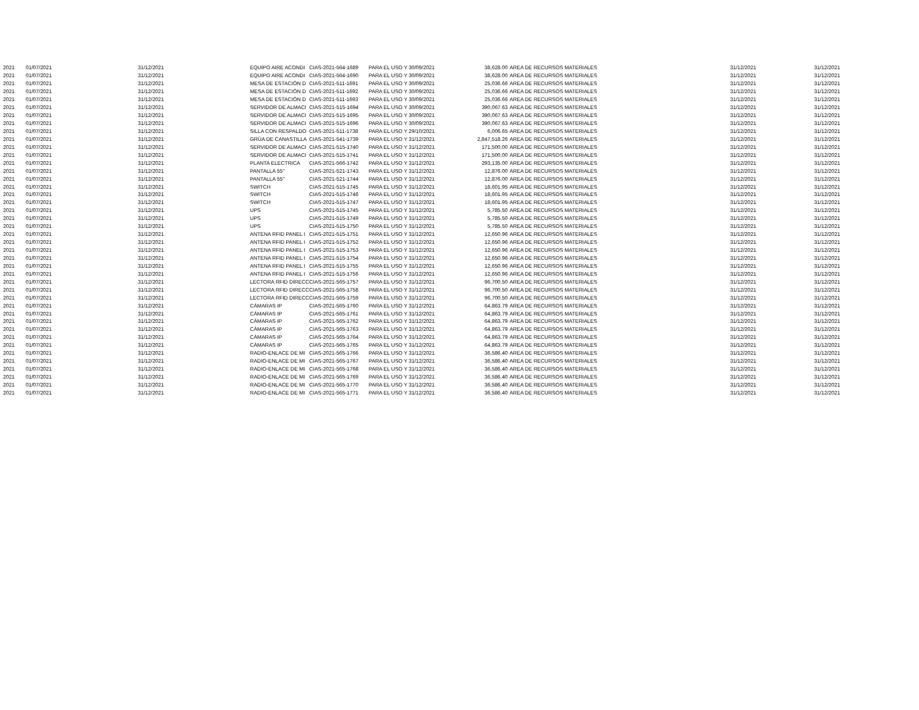| 2021 | 01/07/2021 | 31/12/2021 | EQUIPO AIRE ACONDI | CIAS-2021-564-1689 | PARA EL USO Y 30/09/2021 | 38,628.00 | AREA DE RECURSOS MATERIALES | 31/12/2021 | 31/12/2021 |
| 2021 | 01/07/2021 | 31/12/2021 | EQUIPO AIRE ACONDI | CIAS-2021-564-1690 | PARA EL USO Y 30/09/2021 | 38,628.00 | AREA DE RECURSOS MATERIALES | 31/12/2021 | 31/12/2021 |
| 2021 | 01/07/2021 | 31/12/2021 | MESA DE ESTACIÓN D | CIAS-2021-511-1691 | PARA EL USO Y 30/09/2021 | 25,036.66 | AREA DE RECURSOS MATERIALES | 31/12/2021 | 31/12/2021 |
| 2021 | 01/07/2021 | 31/12/2021 | MESA DE ESTACIÓN D | CIAS-2021-511-1692 | PARA EL USO Y 30/09/2021 | 25,036.66 | AREA DE RECURSOS MATERIALES | 31/12/2021 | 31/12/2021 |
| 2021 | 01/07/2021 | 31/12/2021 | MESA DE ESTACIÓN D | CIAS-2021-511-1693 | PARA EL USO Y 30/09/2021 | 25,036.66 | AREA DE RECURSOS MATERIALES | 31/12/2021 | 31/12/2021 |
| 2021 | 01/07/2021 | 31/12/2021 | SERVIDOR DE ALMACI | CIAS-2021-515-1694 | PARA EL USO Y 30/09/2021 | 390,067.63 | AREA DE RECURSOS MATERIALES | 31/12/2021 | 31/12/2021 |
| 2021 | 01/07/2021 | 31/12/2021 | SERVIDOR DE ALMACI | CIAS-2021-515-1695 | PARA EL USO Y 30/09/2021 | 390,067.63 | AREA DE RECURSOS MATERIALES | 31/12/2021 | 31/12/2021 |
| 2021 | 01/07/2021 | 31/12/2021 | SERVIDOR DE ALMACI | CIAS-2021-515-1696 | PARA EL USO Y 30/09/2021 | 390,067.63 | AREA DE RECURSOS MATERIALES | 31/12/2021 | 31/12/2021 |
| 2021 | 01/07/2021 | 31/12/2021 | SILLA CON RESPALDO | CIAS-2021-511-1738 | PARA EL USO Y 29/10/2021 | 6,006.65 | AREA DE RECURSOS MATERIALES | 31/12/2021 | 31/12/2021 |
| 2021 | 01/07/2021 | 31/12/2021 | GRÚA DE CANASTILLA | CIAS-2021-541-1739 | PARA EL USO Y 31/12/2021 | 2,847,518.26 | AREA DE RECURSOS MATERIALES | 31/12/2021 | 31/12/2021 |
| 2021 | 01/07/2021 | 31/12/2021 | SERVIDOR DE ALMACI | CIAS-2021-515-1740 | PARA EL USO Y 31/12/2021 | 171,500.00 | AREA DE RECURSOS MATERIALES | 31/12/2021 | 31/12/2021 |
| 2021 | 01/07/2021 | 31/12/2021 | SERVIDOR DE ALMACI | CIAS-2021-515-1741 | PARA EL USO Y 31/12/2021 | 171,500.00 | AREA DE RECURSOS MATERIALES | 31/12/2021 | 31/12/2021 |
| 2021 | 01/07/2021 | 31/12/2021 | PLANTA ELECTRICA | CIAS-2021-566-1742 | PARA EL USO Y 31/12/2021 | 293,135.00 | AREA DE RECURSOS MATERIALES | 31/12/2021 | 31/12/2021 |
| 2021 | 01/07/2021 | 31/12/2021 | PANTALLA 55'' | CIAS-2021-521-1743 | PARA EL USO Y 31/12/2021 | 12,876.00 | AREA DE RECURSOS MATERIALES | 31/12/2021 | 31/12/2021 |
| 2021 | 01/07/2021 | 31/12/2021 | PANTALLA 55'' | CIAS-2021-521-1744 | PARA EL USO Y 31/12/2021 | 12,876.00 | AREA DE RECURSOS MATERIALES | 31/12/2021 | 31/12/2021 |
| 2021 | 01/07/2021 | 31/12/2021 | SWITCH | CIAS-2021-515-1745 | PARA EL USO Y 31/12/2021 | 18,601.95 | AREA DE RECURSOS MATERIALES | 31/12/2021 | 31/12/2021 |
| 2021 | 01/07/2021 | 31/12/2021 | SWITCH | CIAS-2021-515-1746 | PARA EL USO Y 31/12/2021 | 18,601.95 | AREA DE RECURSOS MATERIALES | 31/12/2021 | 31/12/2021 |
| 2021 | 01/07/2021 | 31/12/2021 | SWITCH | CIAS-2021-515-1747 | PARA EL USO Y 31/12/2021 | 18,601.95 | AREA DE RECURSOS MATERIALES | 31/12/2021 | 31/12/2021 |
| 2021 | 01/07/2021 | 31/12/2021 | UPS | CIAS-2021-515-1745 | PARA EL USO Y 31/12/2021 | 5,785.50 | AREA DE RECURSOS MATERIALES | 31/12/2021 | 31/12/2021 |
| 2021 | 01/07/2021 | 31/12/2021 | UPS | CIAS-2021-515-1749 | PARA EL USO Y 31/12/2021 | 5,785.50 | AREA DE RECURSOS MATERIALES | 31/12/2021 | 31/12/2021 |
| 2021 | 01/07/2021 | 31/12/2021 | UPS | CIAS-2021-515-1750 | PARA EL USO Y 31/12/2021 | 5,785.50 | AREA DE RECURSOS MATERIALES | 31/12/2021 | 31/12/2021 |
| 2021 | 01/07/2021 | 31/12/2021 | ANTENA RFID PANEL I | CIAS-2021-515-1751 | PARA EL USO Y 31/12/2021 | 12,650.96 | AREA DE RECURSOS MATERIALES | 31/12/2021 | 31/12/2021 |
| 2021 | 01/07/2021 | 31/12/2021 | ANTENA RFID PANEL I | CIAS-2021-515-1752 | PARA EL USO Y 31/12/2021 | 12,650.96 | AREA DE RECURSOS MATERIALES | 31/12/2021 | 31/12/2021 |
| 2021 | 01/07/2021 | 31/12/2021 | ANTENA RFID PANEL I | CIAS-2021-515-1753 | PARA EL USO Y 31/12/2021 | 12,650.96 | AREA DE RECURSOS MATERIALES | 31/12/2021 | 31/12/2021 |
| 2021 | 01/07/2021 | 31/12/2021 | ANTENA RFID PANEL I | CIAS-2021-515-1754 | PARA EL USO Y 31/12/2021 | 12,650.96 | AREA DE RECURSOS MATERIALES | 31/12/2021 | 31/12/2021 |
| 2021 | 01/07/2021 | 31/12/2021 | ANTENA RFID PANEL I | CIAS-2021-515-1755 | PARA EL USO Y 31/12/2021 | 12,650.96 | AREA DE RECURSOS MATERIALES | 31/12/2021 | 31/12/2021 |
| 2021 | 01/07/2021 | 31/12/2021 | ANTENA RFID PANEL I | CIAS-2021-515-1756 | PARA EL USO Y 31/12/2021 | 12,650.96 | AREA DE RECURSOS MATERIALES | 31/12/2021 | 31/12/2021 |
| 2021 | 01/07/2021 | 31/12/2021 | LECTORA RFID DIRECC | CIAS-2021-565-1757 | PARA EL USO Y 31/12/2021 | 96,700.50 | AREA DE RECURSOS MATERIALES | 31/12/2021 | 31/12/2021 |
| 2021 | 01/07/2021 | 31/12/2021 | LECTORA RFID DIRECC | CIAS-2021-565-1758 | PARA EL USO Y 31/12/2021 | 96,700.50 | AREA DE RECURSOS MATERIALES | 31/12/2021 | 31/12/2021 |
| 2021 | 01/07/2021 | 31/12/2021 | LECTORA RFID DIRECC | CIAS-2021-565-1759 | PARA EL USO Y 31/12/2021 | 96,700.50 | AREA DE RECURSOS MATERIALES | 31/12/2021 | 31/12/2021 |
| 2021 | 01/07/2021 | 31/12/2021 | CÁMARAS IP | CIAS-2021-565-1760 | PARA EL USO Y 31/12/2021 | 64,863.79 | AREA DE RECURSOS MATERIALES | 31/12/2021 | 31/12/2021 |
| 2021 | 01/07/2021 | 31/12/2021 | CÁMARAS IP | CIAS-2021-565-1761 | PARA EL USO Y 31/12/2021 | 64,863.79 | AREA DE RECURSOS MATERIALES | 31/12/2021 | 31/12/2021 |
| 2021 | 01/07/2021 | 31/12/2021 | CÁMARAS IP | CIAS-2021-565-1762 | PARA EL USO Y 31/12/2021 | 64,863.79 | AREA DE RECURSOS MATERIALES | 31/12/2021 | 31/12/2021 |
| 2021 | 01/07/2021 | 31/12/2021 | CÁMARAS IP | CIAS-2021-565-1763 | PARA EL USO Y 31/12/2021 | 64,863.79 | AREA DE RECURSOS MATERIALES | 31/12/2021 | 31/12/2021 |
| 2021 | 01/07/2021 | 31/12/2021 | CÁMARAS IP | CIAS-2021-565-1764 | PARA EL USO Y 31/12/2021 | 64,863.79 | AREA DE RECURSOS MATERIALES | 31/12/2021 | 31/12/2021 |
| 2021 | 01/07/2021 | 31/12/2021 | CÁMARAS IP | CIAS-2021-565-1765 | PARA EL USO Y 31/12/2021 | 64,863.79 | AREA DE RECURSOS MATERIALES | 31/12/2021 | 31/12/2021 |
| 2021 | 01/07/2021 | 31/12/2021 | RADIO-ENLACE DE MI | CIAS-2021-565-1766 | PARA EL USO Y 31/12/2021 | 36,586.40 | AREA DE RECURSOS MATERIALES | 31/12/2021 | 31/12/2021 |
| 2021 | 01/07/2021 | 31/12/2021 | RADIO-ENLACE DE MI | CIAS-2021-565-1767 | PARA EL USO Y 31/12/2021 | 36,586.40 | AREA DE RECURSOS MATERIALES | 31/12/2021 | 31/12/2021 |
| 2021 | 01/07/2021 | 31/12/2021 | RADIO-ENLACE DE MI | CIAS-2021-565-1768 | PARA EL USO Y 31/12/2021 | 36,586.40 | AREA DE RECURSOS MATERIALES | 31/12/2021 | 31/12/2021 |
| 2021 | 01/07/2021 | 31/12/2021 | RADIO-ENLACE DE MI | CIAS-2021-565-1769 | PARA EL USO Y 31/12/2021 | 36,586.40 | AREA DE RECURSOS MATERIALES | 31/12/2021 | 31/12/2021 |
| 2021 | 01/07/2021 | 31/12/2021 | RADIO-ENLACE DE MI | CIAS-2021-565-1770 | PARA EL USO Y 31/12/2021 | 36,586.40 | AREA DE RECURSOS MATERIALES | 31/12/2021 | 31/12/2021 |
| 2021 | 01/07/2021 | 31/12/2021 | RADIO-ENLACE DE MI | CIAS-2021-565-1771 | PARA EL USO Y 31/12/2021 | 36,586.40 | AREA DE RECURSOS MATERIALES | 31/12/2021 | 31/12/2021 |